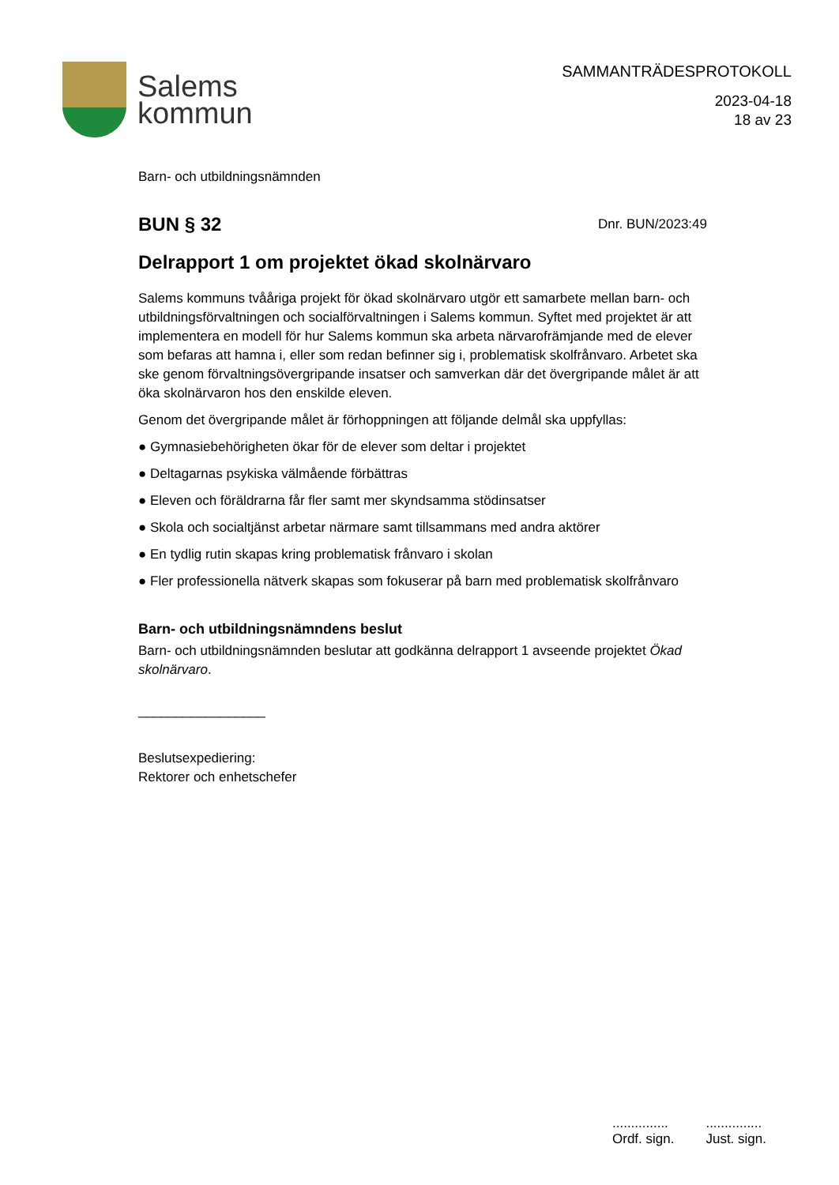Salems
kommun
SAMMANTRÄDESPROTOKOLL
2023-04-18
18 av 23
Barn- och utbildningsnämnden
BUN § 32
Dnr. BUN/2023:49
Delrapport 1 om projektet ökad skolnärvaro
Salems kommuns tvååriga projekt för ökad skolnärvaro utgör ett samarbete mellan barn- och utbildningsförvaltningen och socialförvaltningen i Salems kommun. Syftet med projektet är att implementera en modell för hur Salems kommun ska arbeta närvarofrämjande med de elever som befaras att hamna i, eller som redan befinner sig i, problematisk skolfrånvaro. Arbetet ska ske genom förvaltningsövergripande insatser och samverkan där det övergripande målet är att öka skolnärvaron hos den enskilde eleven.
Genom det övergripande målet är förhoppningen att följande delmål ska uppfyllas:
● Gymnasiebehörigheten ökar för de elever som deltar i projektet
● Deltagarnas psykiska välmående förbättras
● Eleven och föräldrarna får fler samt mer skyndsamma stödinsatser
● Skola och socialtjänst arbetar närmare samt tillsammans med andra aktörer
● En tydlig rutin skapas kring problematisk frånvaro i skolan
● Fler professionella nätverk skapas som fokuserar på barn med problematisk skolfrånvaro
Barn- och utbildningsnämndens beslut
Barn- och utbildningsnämnden beslutar att godkänna delrapport 1 avseende projektet Ökad skolnärvaro.
_________________
Beslutsexpediering:
Rektorer och enhetschefer
...............
Ordf. sign.
...............
Just. sign.